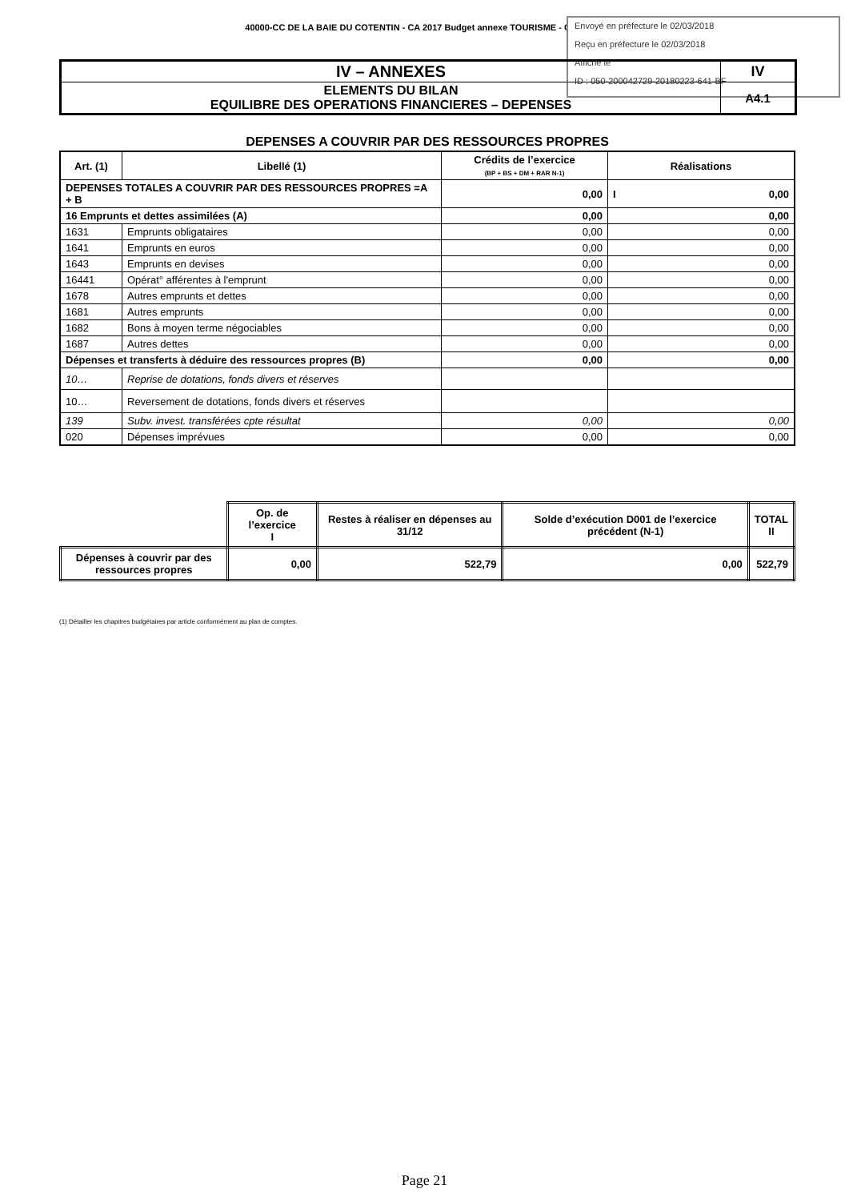40000-CC DE LA BAIE DU COTENTIN - CA 2017 Budget annexe TOURISME - CA - 2017
Envoyé en préfecture le 02/03/2018
Reçu en préfecture le 02/03/2018
Affiché le
ID : 050-200042729-20180223-641-BF
| IV – ANNEXES | IV |
| ELEMENTS DU BILAN EQUILIBRE DES OPERATIONS FINANCIERES – DEPENSES | A4.1 |
DEPENSES A COUVRIR PAR DES RESSOURCES PROPRES
| Art. (1) | Libellé (1) | Crédits de l’exercice (BP + BS + DM + RAR N-1) | Réalisations |
| --- | --- | --- | --- |
| DEPENSES TOTALES A COUVRIR PAR DES RESSOURCES PROPRES =A + B | | 0,00 | I 0,00 |
| 16 Emprunts et dettes assimilées (A) | | 0,00 | 0,00 |
| 1631 | Emprunts obligataires | 0,00 | 0,00 |
| 1641 | Emprunts en euros | 0,00 | 0,00 |
| 1643 | Emprunts en devises | 0,00 | 0,00 |
| 16441 | Opérat° afférentes à l'emprunt | 0,00 | 0,00 |
| 1678 | Autres emprunts et dettes | 0,00 | 0,00 |
| 1681 | Autres emprunts | 0,00 | 0,00 |
| 1682 | Bons à moyen terme négociables | 0,00 | 0,00 |
| 1687 | Autres dettes | 0,00 | 0,00 |
| Dépenses et transferts à déduire des ressources propres (B) | | 0,00 | 0,00 |
| 10… | Reprise de dotations, fonds divers et réserves | | |
| 10… | Reversement de dotations, fonds divers et réserves | | |
| 139 | Subv. invest. transférées cpte résultat | 0,00 | 0,00 |
| 020 | Dépenses imprévues | 0,00 | 0,00 |
| | Op. de l’exercice I | Restes à réaliser en dépenses au 31/12 | Solde d’exécution D001 de l’exercice précédent (N-1) | TOTAL II |
| Dépenses à couvrir par des ressources propres | 0,00 | 522,79 | 0,00 | 522,79 |
(1) Détailler les chapitres budgétaires par article conformément au plan de comptes.
Page 21